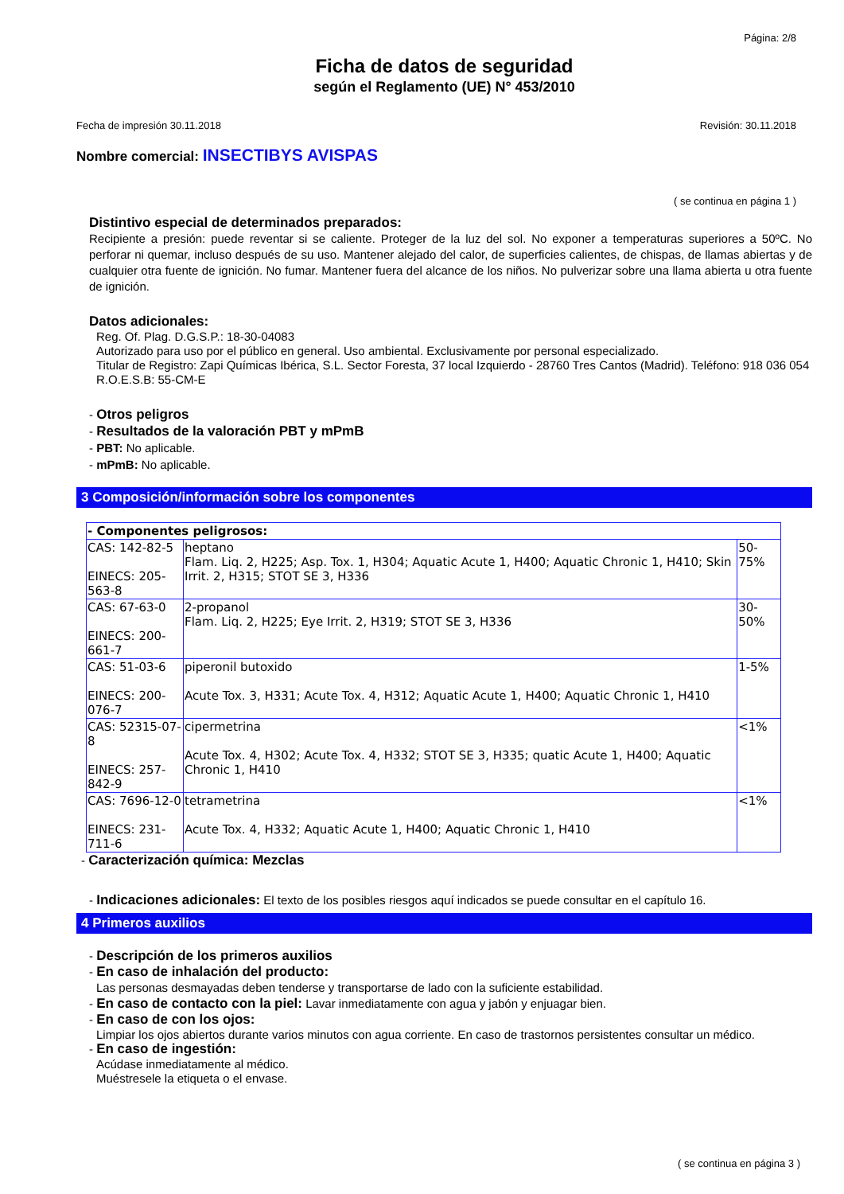Página: 2/8
Ficha de datos de seguridad
según el Reglamento (UE) N° 453/2010
Fecha de impresión 30.11.2018 Revisión: 30.11.2018
Nombre comercial: INSECTIBYS AVISPAS
( se continua en página 1 )
Distintivo especial de determinados preparados:
Recipiente a presión: puede reventar si se caliente. Proteger de la luz del sol. No exponer a temperaturas superiores a 50ºC. No perforar ni quemar, incluso después de su uso. Mantener alejado del calor, de superficies calientes, de chispas, de llamas abiertas y de cualquier otra fuente de ignición. No fumar. Mantener fuera del alcance de los niños. No pulverizar sobre una llama abierta u otra fuente de ignición.
Datos adicionales:
Reg. Of. Plag. D.G.S.P.: 18-30-04083
Autorizado para uso por el público en general. Uso ambiental. Exclusivamente por personal especializado.
Titular de Registro: Zapi Químicas Ibérica, S.L. Sector Foresta, 37 local Izquierdo - 28760 Tres Cantos (Madrid). Teléfono: 918 036 054 R.O.E.S.B: 55-CM-E
- Otros peligros
- Resultados de la valoración PBT y mPmB
- PBT: No aplicable.
- mPmB: No aplicable.
3 Composición/información sobre los componentes
| - Componentes peligrosos: | | |
| CAS: 142-82-5 EINECS: 205-563-8 | heptano Flam. Liq. 2, H225; Asp. Tox. 1, H304; Aquatic Acute 1, H400; Aquatic Chronic 1, H410; Skin Irrit. 2, H315; STOT SE 3, H336 | 50-75% |
| CAS: 67-63-0 EINECS: 200-661-7 | 2-propanol Flam. Liq. 2, H225; Eye Irrit. 2, H319; STOT SE 3, H336 | 30-50% |
| CAS: 51-03-6 EINECS: 200-076-7 | piperonil butoxido Acute Tox. 3, H331; Acute Tox. 4, H312; Aquatic Acute 1, H400; Aquatic Chronic 1, H410 | 1-5% |
| CAS: 52315-07-8 EINECS: 257-842-9 | cipermetrina Acute Tox. 4, H302; Acute Tox. 4, H332; STOT SE 3, H335; quatic Acute 1, H400; Aquatic Chronic 1, H410 | <1% |
| CAS: 7696-12-0 EINECS: 231-711-6 | tetrametrina Acute Tox. 4, H332; Aquatic Acute 1, H400; Aquatic Chronic 1, H410 | <1% |
- Caracterización química: Mezclas
- Indicaciones adicionales: El texto de los posibles riesgos aquí indicados se puede consultar en el capítulo 16.
4 Primeros auxilios
- Descripción de los primeros auxilios
- En caso de inhalación del producto:
Las personas desmayadas deben tenderse y transportarse de lado con la suficiente estabilidad.
- En caso de contacto con la piel: Lavar inmediatamente con agua y jabón y enjuagar bien.
- En caso de con los ojos:
Limpiar los ojos abiertos durante varios minutos con agua corriente. En caso de trastornos persistentes consultar un médico.
- En caso de ingestión:
Acúdase inmediatamente al médico.
Muéstresele la etiqueta o el envase.
( se continua en página 3 )